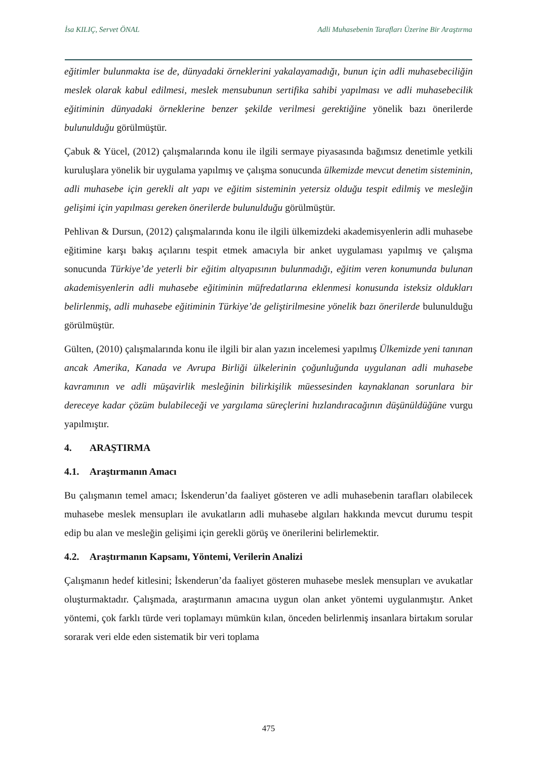İsa KILIÇ, Servet ÖNAL Adli Muhasebenin Tarafları Üzerine Bir Araştırma
eğitimler bulunmakta ise de, dünyadaki örneklerini yakalayamadığı, bunun için adli muhasebeciliğin meslek olarak kabul edilmesi, meslek mensubunun sertifika sahibi yapılması ve adli muhasebecilik eğitiminin dünyadaki örneklerine benzer şekilde verilmesi gerektiğine yönelik bazı önerilerde bulunulduğu görülmüştür.
Çabuk & Yücel, (2012) çalışmalarında konu ile ilgili sermaye piyasasında bağımsız denetimle yetkili kuruluşlara yönelik bir uygulama yapılmış ve çalışma sonucunda ülkemizde mevcut denetim sisteminin, adli muhasebe için gerekli alt yapı ve eğitim sisteminin yetersiz olduğu tespit edilmiş ve mesleğin gelişimi için yapılması gereken önerilerde bulunulduğu görülmüştür.
Pehlivan & Dursun, (2012) çalışmalarında konu ile ilgili ülkemizdeki akademisyenlerin adli muhasebe eğitimine karşı bakış açılarını tespit etmek amacıyla bir anket uygulaması yapılmış ve çalışma sonucunda Türkiye’de yeterli bir eğitim altyapısının bulunmadığı, eğitim veren konumunda bulunan akademisyenlerin adli muhasebe eğitiminin müfredatlarına eklenmesi konusunda isteksiz oldukları belirlenmiş, adli muhasebe eğitiminin Türkiye’de geliştirilmesine yönelik bazı önerilerde bulunulduğu görülmüştür.
Gülten, (2010) çalışmalarında konu ile ilgili bir alan yazın incelemesi yapılmış Ülkemizde yeni tanınan ancak Amerika, Kanada ve Avrupa Birliği ülkelerinin çoğunluğunda uygulanan adli muhasebe kavramının ve adli müşavirlik mesleğinin bilirkişilik müessesinden kaynaklanan sorunlara bir dereceye kadar çözüm bulabileceği ve yargılama süreçlerini hızlandıracağının düşünüldüğüne vurgu yapılmıştır.
4. ARAŞTIRMA
4.1. Araştırmanın Amacı
Bu çalışmanın temel amacı; İskenderun’da faaliyet gösteren ve adli muhasebenin tarafları olabilecek muhasebe meslek mensupları ile avukatların adli muhasebe algıları hakkında mevcut durumu tespit edip bu alan ve mesleğin gelişimi için gerekli görüş ve önerilerini belirlemektir.
4.2. Araştırmanın Kapsamı, Yöntemi, Verilerin Analizi
Çalışmanın hedef kitlesini; İskenderun’da faaliyet gösteren muhasebe meslek mensupları ve avukatlar oluşturmaktadır. Çalışmada, araştırmanın amacına uygun olan anket yöntemi uygulanmıştır. Anket yöntemi, çok farklı türde veri toplamayı mümkün kılan, önceden belirlenmiş insanlara birtakım sorular sorarak veri elde eden sistematik bir veri toplama
475